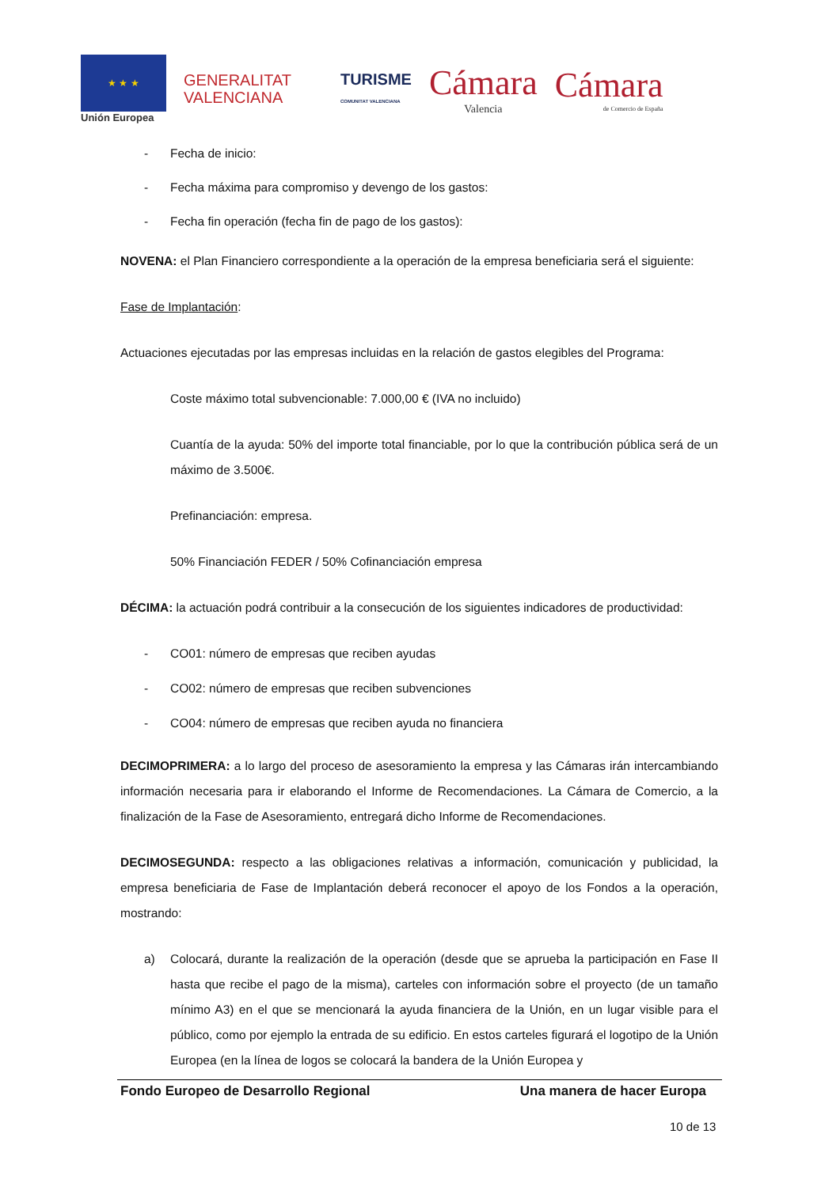★ ★ ★
Unión Europea
GENERALITAT
VALENCIANA
TURISME
COMUNITAT VALENCIANA
Cámara
Valencia
Cámara
de Comercio de España
- Fecha de inicio:
- Fecha máxima para compromiso y devengo de los gastos:
- Fecha fin operación (fecha fin de pago de los gastos):
NOVENA: el Plan Financiero correspondiente a la operación de la empresa beneficiaria será el siguiente:
Fase de Implantación:
Actuaciones ejecutadas por las empresas incluidas en la relación de gastos elegibles del Programa:
Coste máximo total subvencionable: 7.000,00 € (IVA no incluido)
Cuantía de la ayuda: 50% del importe total financiable, por lo que la contribución pública será de un máximo de 3.500€.
Prefinanciación: empresa.
50% Financiación FEDER / 50% Cofinanciación empresa
DÉCIMA: la actuación podrá contribuir a la consecución de los siguientes indicadores de productividad:
- CO01: número de empresas que reciben ayudas
- CO02: número de empresas que reciben subvenciones
- CO04: número de empresas que reciben ayuda no financiera
DECIMOPRIMERA: a lo largo del proceso de asesoramiento la empresa y las Cámaras irán intercambiando información necesaria para ir elaborando el Informe de Recomendaciones. La Cámara de Comercio, a la finalización de la Fase de Asesoramiento, entregará dicho Informe de Recomendaciones.
DECIMOSEGUNDA: respecto a las obligaciones relativas a información, comunicación y publicidad, la empresa beneficiaria de Fase de Implantación deberá reconocer el apoyo de los Fondos a la operación, mostrando:
a) Colocará, durante la realización de la operación (desde que se aprueba la participación en Fase II hasta que recibe el pago de la misma), carteles con información sobre el proyecto (de un tamaño mínimo A3) en el que se mencionará la ayuda financiera de la Unión, en un lugar visible para el público, como por ejemplo la entrada de su edificio. En estos carteles figurará el logotipo de la Unión Europea (en la línea de logos se colocará la bandera de la Unión Europea y
Fondo Europeo de Desarrollo Regional Una manera de hacer Europa
10 de 13